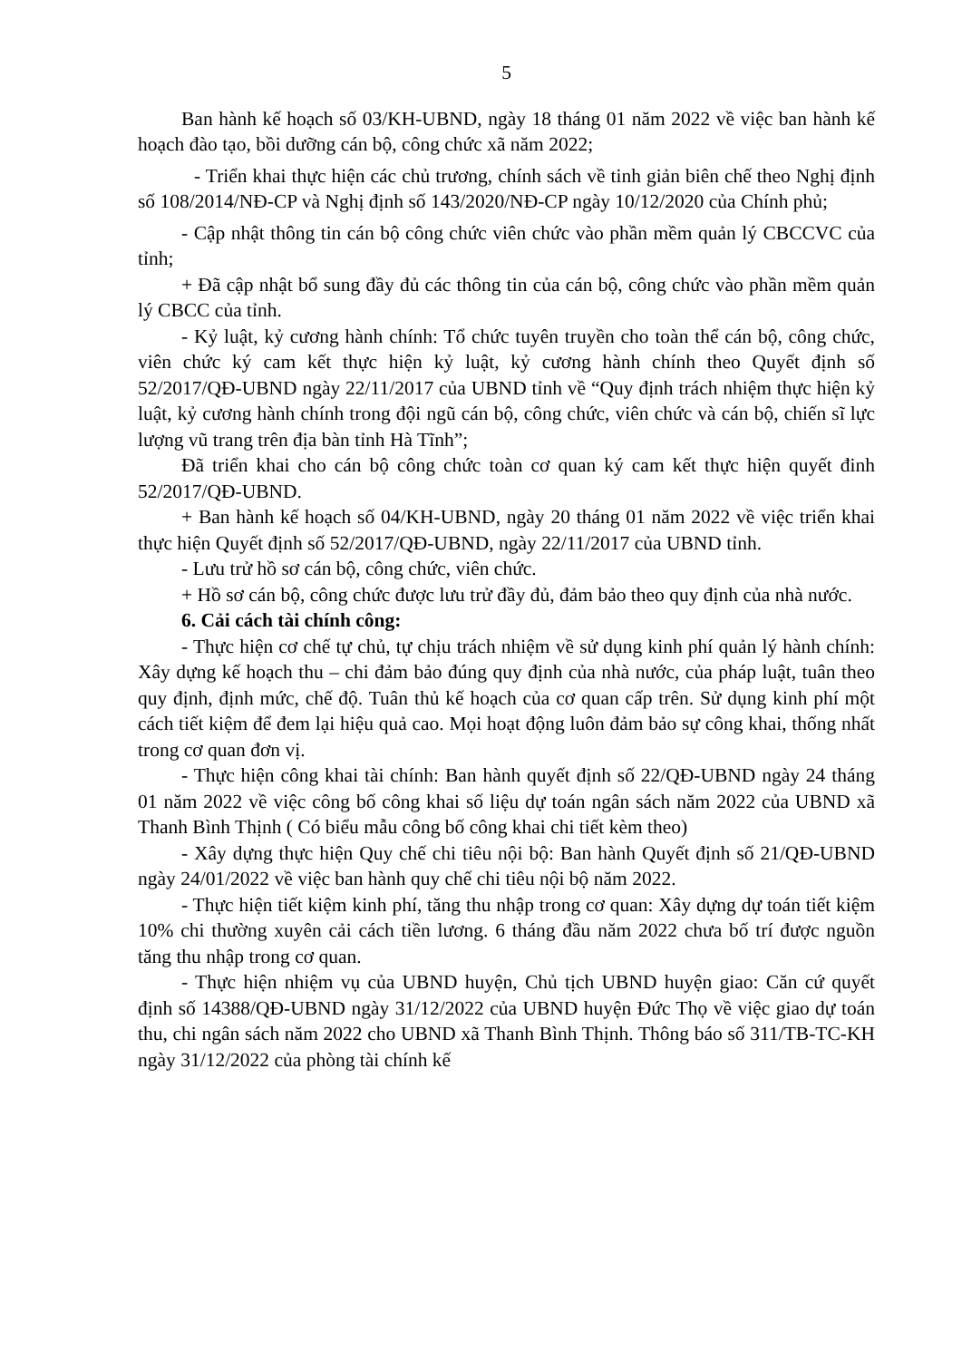5
Ban hành kế hoạch số 03/KH-UBND, ngày 18 tháng 01 năm 2022 về việc ban hành kế hoạch đào tạo, bồi dưỡng cán bộ, công chức xã năm 2022;
- Triển khai thực hiện các chủ trương, chính sách về tinh giản biên chế theo Nghị định số 108/2014/NĐ-CP và Nghị định số 143/2020/NĐ-CP ngày 10/12/2020 của Chính phủ;
- Cập nhật thông tin cán bộ công chức viên chức vào phần mềm quản lý CBCCVC của tỉnh;
+ Đã cập nhật bổ sung đầy đủ các thông tin của cán bộ, công chức vào phần mềm quản lý CBCC của tỉnh.
- Kỷ luật, kỷ cương hành chính: Tổ chức tuyên truyền cho toàn thể cán bộ, công chức, viên chức ký cam kết thực hiện kỷ luật, kỷ cương hành chính theo Quyết định số 52/2017/QĐ-UBND ngày 22/11/2017 của UBND tỉnh về “Quy định trách nhiệm thực hiện kỷ luật, kỷ cương hành chính trong đội ngũ cán bộ, công chức, viên chức và cán bộ, chiến sĩ lực lượng vũ trang trên địa bàn tỉnh Hà Tĩnh”;
Đã triển khai cho cán bộ công chức toàn cơ quan ký cam kết thực hiện quyết đinh 52/2017/QĐ-UBND.
+ Ban hành kế hoạch số 04/KH-UBND, ngày 20 tháng 01 năm 2022 về việc triển khai thực hiện Quyết định số 52/2017/QĐ-UBND, ngày 22/11/2017 của UBND tỉnh.
- Lưu trử hồ sơ cán bộ, công chức, viên chức.
+ Hồ sơ cán bộ, công chức được lưu trử đầy đủ, đảm bảo theo quy định của nhà nước.
6. Cải cách tài chính công:
- Thực hiện cơ chế tự chủ, tự chịu trách nhiệm về sử dụng kinh phí quản lý hành chính: Xây dựng kế hoạch thu – chi đảm bảo đúng quy định của nhà nước, của pháp luật, tuân theo quy định, định mức, chế độ. Tuân thủ kế hoạch của cơ quan cấp trên. Sử dụng kinh phí một cách tiết kiệm để đem lại hiệu quả cao. Mọi hoạt động luôn đảm bảo sự công khai, thống nhất trong cơ quan đơn vị.
- Thực hiện công khai tài chính: Ban hành quyết định số 22/QĐ-UBND ngày 24 tháng 01 năm 2022 về việc công bố công khai số liệu dự toán ngân sách năm 2022 của UBND xã Thanh Bình Thịnh ( Có biểu mẫu công bố công khai chi tiết kèm theo)
- Xây dựng thực hiện Quy chế chi tiêu nội bộ: Ban hành Quyết định số 21/QĐ-UBND ngày 24/01/2022 về việc ban hành quy chế chi tiêu nội bộ năm 2022.
- Thực hiện tiết kiệm kinh phí, tăng thu nhập trong cơ quan: Xây dựng dự toán tiết kiệm 10% chi thường xuyên cải cách tiền lương. 6 tháng đầu năm 2022 chưa bố trí được nguồn tăng thu nhập trong cơ quan.
- Thực hiện nhiệm vụ của UBND huyện, Chủ tịch UBND huyện giao: Căn cứ quyết định số 14388/QĐ-UBND ngày 31/12/2022 của UBND huyện Đức Thọ về việc giao dự toán thu, chi ngân sách năm 2022 cho UBND xã Thanh Bình Thịnh. Thông báo số 311/TB-TC-KH ngày 31/12/2022 của phòng tài chính kế